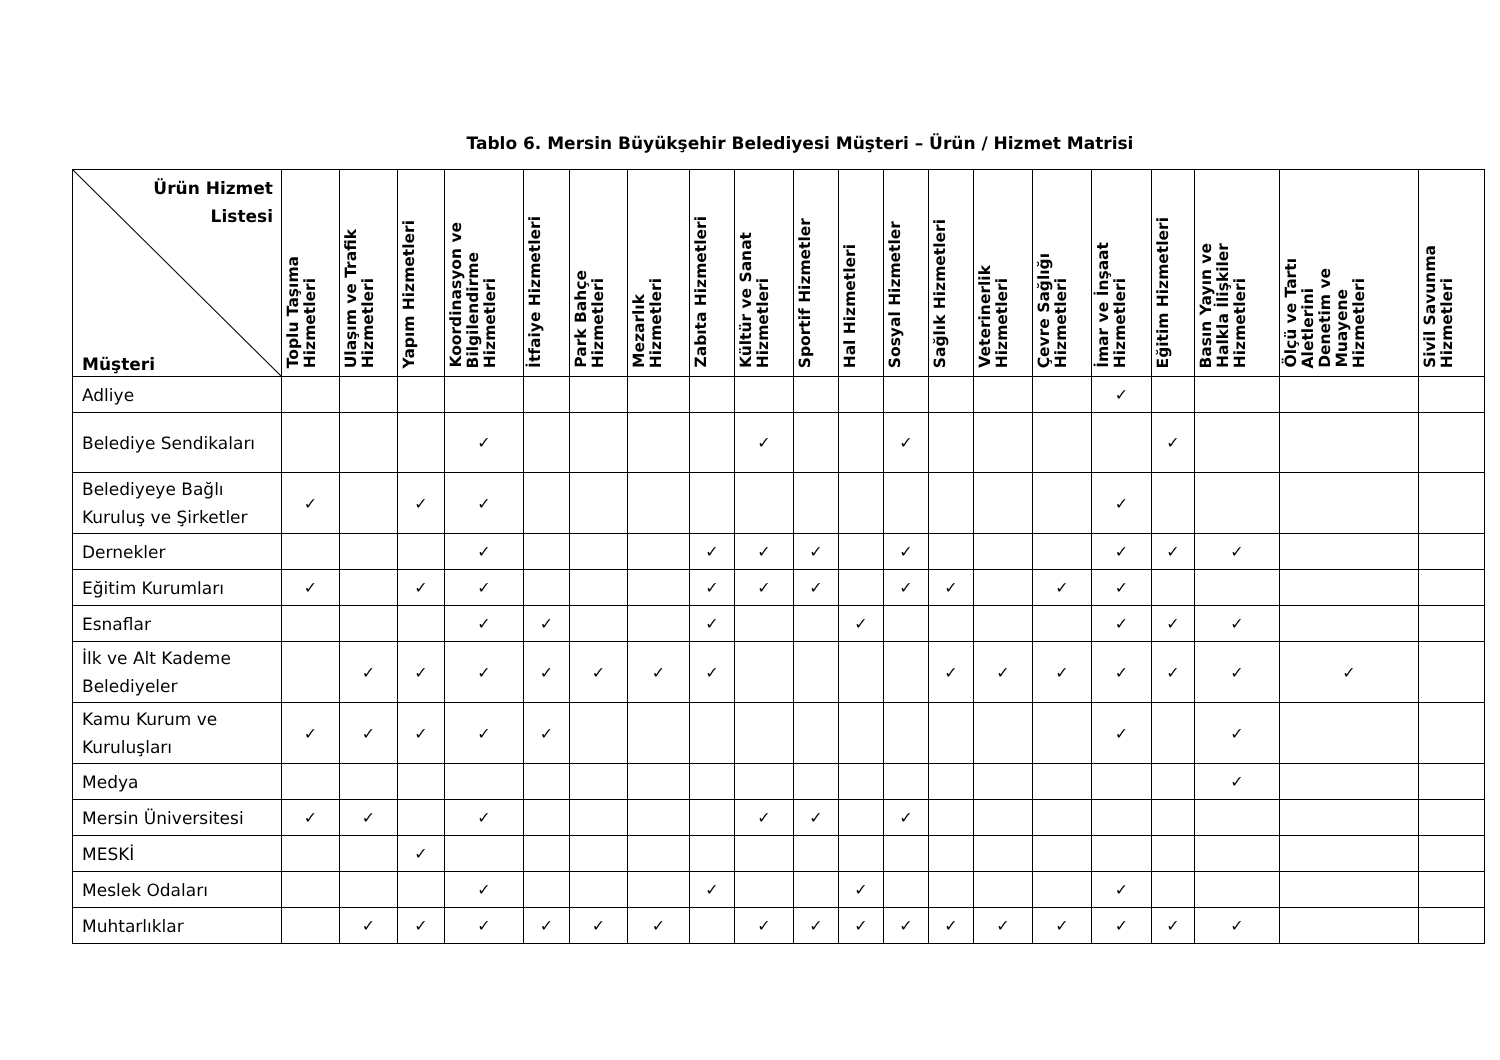Tablo 6. Mersin Büyükşehir Belediyesi Müşteri – Ürün / Hizmet Matrisi
| Ürün Hizmet Listesi Müşteri | Toplu Taşıma Hizmetleri | Ulaşım ve Trafik Hizmetleri | Yapım Hizmetleri | Koordinasyon ve Bilgilendirme Hizmetleri | İtfaiye Hizmetleri | Park Bahçe Hizmetleri | Mezarlık Hizmetleri | Zabıta Hizmetleri | Kültür ve Sanat Hizmetleri | Sportif Hizmetler | Hal Hizmetleri | Sosyal Hizmetler | Sağlık Hizmetleri | Veterinerlik Hizmetleri | Çevre Sağlığı Hizmetleri | İmar ve İnşaat Hizmetleri | Eğitim Hizmetleri | Basın Yayın ve Halkla İlişkiler Hizmetleri | Ölçü ve Tartı Aletlerini Denetim ve Muayene Hizmetleri | Sivil Savunma Hizmetleri |
| --- | --- | --- | --- | --- | --- | --- | --- | --- | --- | --- | --- | --- | --- | --- | --- | --- | --- | --- | --- | --- |
| Adliye | | | | | | | | | | | | | | | | ✓ | | | | |
| Belediye Sendikaları | | | | ✓ | | | | | ✓ | | | ✓ | | | | | ✓ | | | |
| Belediyeye Bağlı Kuruluş ve Şirketler | ✓ | | ✓ | ✓ | | | | | | | | | | | | ✓ | | | | |
| Dernekler | | | | ✓ | | | | ✓ | ✓ | ✓ | | ✓ | | | | ✓ | ✓ | ✓ | | |
| Eğitim Kurumları | ✓ | | ✓ | ✓ | | | | ✓ | ✓ | ✓ | | ✓ | ✓ | | ✓ | ✓ | | | | |
| Esnaflar | | | | ✓ | ✓ | | | ✓ | | | ✓ | | | | | ✓ | ✓ | ✓ | | |
| İlk ve Alt Kademe Belediyeler | | ✓ | ✓ | ✓ | ✓ | ✓ | ✓ | ✓ | | | | | ✓ | ✓ | ✓ | ✓ | ✓ | ✓ | ✓ | |
| Kamu Kurum ve Kuruluşları | ✓ | ✓ | ✓ | ✓ | ✓ | | | | | | | | | | | ✓ | | ✓ | | |
| Medya | | | | | | | | | | | | | | | | | | ✓ | | |
| Mersin Üniversitesi | ✓ | ✓ | | ✓ | | | | | ✓ | ✓ | | ✓ | | | | | | | | |
| MESKİ | | | ✓ | | | | | | | | | | | | | | | | | |
| Meslek Odaları | | | | ✓ | | | | ✓ | | | ✓ | | | | | ✓ | | | | |
| Muhtarlıklar | | ✓ | ✓ | ✓ | ✓ | ✓ | ✓ | | ✓ | ✓ | ✓ | ✓ | ✓ | ✓ | ✓ | ✓ | ✓ | ✓ | | |